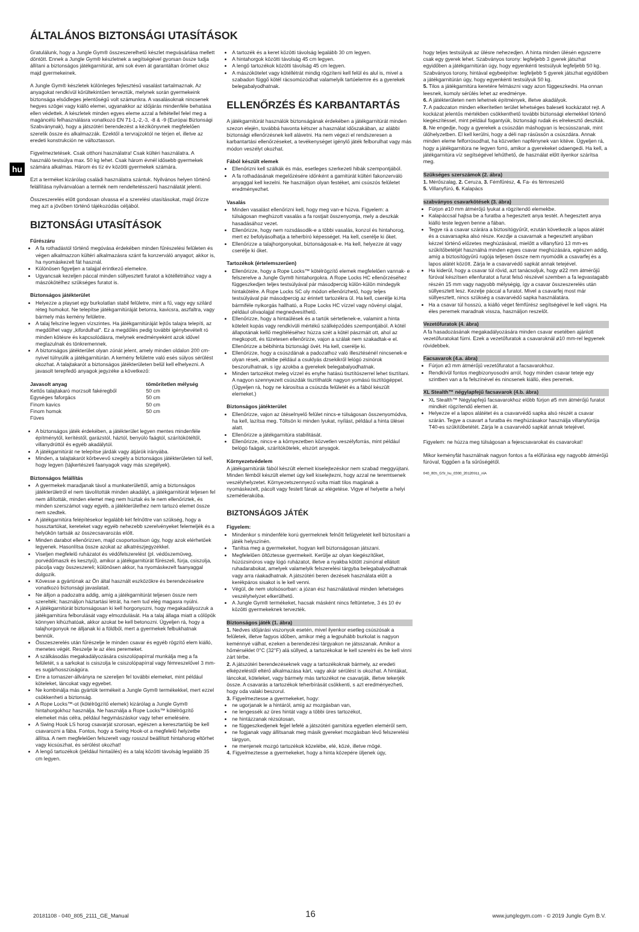hu
ÁLTALÁNOS BIZTONSÁGI UTASÍTÁSOK
Gratulálunk, hogy a Jungle Gym® összeszerelhető készlet megvásárlása mellett döntött. Ennek a Jungle Gym® készletnek a segítségével gyorsan össze tudja állítani a biztonságos játékgarnitúrát, ami sok éven át garantáltan örömet okoz majd gyermekeinek.
A Jungle Gym® készletek különleges fejlesztésű vasalást tartalmaznak. Az anyagokat rendkívül körültekintően terveztük, melynek során gyermekeink biztonsága elsődleges jelentőségű volt számunkra. A vasalásoknak nincsenek hegyes szögei vagy kiálló elemei, ugyanakkor az időjárás mindenféle behatása ellen védettek. A készletek minden egyes eleme azzal a feltétellel felel meg a magáncélú felhasználásra vonatkozó EN 71-1,-2,-3, -8 & -9 (Európai Biztonsági Szabványnak), hogy a játszótéri berendezést a kézikönyvnek megfelelően szerelik össze és alkalmazzák. Ezektől a tervrajzoktól ne térjen el, illetve az eredeti konstrukción ne változtasson.
Figyelmeztetések. Csak otthoni használatra! Csak kültéri használatra. A használó testsúlya max. 50 kg lehet. Csak három évnél idősebb gyermekek számára alkalmas. Három és tíz év közötti gyermekek számára.
Ezt a terméket kizárólag családi használatra szántuk. Nyilvános helyen történő felállítása nyilvánvalóan a termék nem rendeltetésszerű használatát jelenti.
Összeszerelés előtt gondosan olvassa el a szerelési utasításokat, majd őrizze meg azt a jövőben történő tájékozódás céljából.
BIZTONSÁGI UTASÍTÁSOK
Fűrészáru
A fa rothadástól történő megóvása érdekében minden fűrészelési felületen és végen alkalmazzon kültéri alkalmazásra szánt fa konzerváló anyagot; akkor is, ha nyomáskezelt fát használ.
Különösen figyeljen a talajjal érintkező elemekre.
Ugyancsak kezeljen páccal minden süllyesztett furatot a kötéllétrához vagy a mászókötélhez szükséges furatot is.
Biztonságos játékterület
Helyezze a playset egy burkolatlan stabil felületre, mint a fű, vagy egy szilárd réteg homokot. Ne telepítse játékgarnitúráját betonra, kavicsra, aszfaltra, vagy bármely más kemény felületre.
A talaj felszíne legyen vízszintes. Ha játékgarnitúráját lejtős talajra telepíti, az megdőlhet vagy „kifordulhat". Ez a megdőlés pedig további igénybevételt ró minden kötésre és kapcsolódásra, melynek eredményeként azok idővel meglazulnak és tönkremennek.
A biztonságos játékterület olyan zónát jelent, amely minden oldalon 200 cm-nyivel túlnyúlik a játékgarnitúrán. A kemény felületre való esés súlyos sérülést okozhat. A talajtakarót a biztonságos játékterületen belül kell elhelyezni. A javasolt terepfedő anyagok jegyzéke a következő:
| Javasolt anyag | tömörítetlen mélység |
| --- | --- |
| Kettős talajtakaró morzsolt fakéregből | 50 cm |
| Egységes faforgács | 50 cm |
| Finom kavics | 50 cm |
| Finom homok | 50 cm |
| Füves | |
A biztonságos játék érdekében, a játékterület legyen mentes mindenféle építménytől, kerítéstől, garázstól, háztól, benyúló faágtól, szárítókötéltől, villanydróttól és egyéb akadálytól.
A játékgarnitúrát ne telepítse járdák vagy átjárók irányába.
Minden, a talajtakarót körbevevő szegély a biztonságos játékterületen túl kell, hogy legyen (tájkertészeti faanyagok vagy más szegélyek).
Biztonságos felállítás
A gyermekek maradjanak távol a munkaterülettől, amíg a biztonságos játékterületről el nem távolították minden akadályt, a játékgarnitúrát teljesen fel nem állították, minden elemet meg nem húztak és le nem ellenőriztek, és minden szerszámot vagy egyéb, a játékterülethez nem tartozó elemet össze nem szedtek.
A játékgarnitúra felépítésekor legalább két felnőttre van szükség, hogy a hossztartókat, kereteket vagy egyéb nehezebb szerelvényeket felemeljék és a helyükön tartsák az összecsavarozás előtt.
Minden darabot ellenőrizzen, majd csoportosítson úgy, hogy azok elérhetőek legyenek. Hasonlítsa össze azokat az alkatrészjegyzékkel.
Viseljen megfelelő ruházatot és védőfelszerelést (pl. védőszemüveg, porvédőmaszk és kesztyű), amikor a játékgarnitúrát fűrészeli, fúrja, csiszolja, pácolja vagy összeszereli; különösen akkor, ha nyomáskezelt faanyaggal dolgozik.
Kövesse a gyártónak az Ön által használt eszközökre és berendezésekre vonatkozó biztonsági javaslatait.
Ne álljon a padozatra addig, amíg a játékgarnitúrát teljesen össze nem szerelték; használjon háztartási létrát, ha nem tud elég magasra nyúlni.
A játékgarnitúrát biztonságosan ki kell horgonyozni, hogy megakadályozzuk a játékgarnitúra felborulását vagy elmozdulását. Ha a talaj állaga miatt a cölöpök könnyen kihúzhatóak, akkor azokat be kell betonozni. Ügyeljen rá, hogy a talajhorgonyok ne álljanak ki a földből, mert a gyermekek felbukhatnak bennük.
Összeszerelés után fűrészelje le minden csavar és egyéb rögzítő elem kiálló, menetes végét. Reszelje le az éles peremeket.
A szálkásodás megakadályozására csiszolópapírral munkálja meg a fa felületét, s a sarkokat is csiszolja le csiszolópapírral vagy fémreszelővel 3 mm-es sugárhosszúságúra.
Erre a tornaszer-állványra ne szereljen fel további elemeket, mint például köteleket, láncokat vagy egyebet.
Ne kombinálja más gyártók termékeit a Jungle Gym® termékekkel, mert ezzel csökkenheti a biztonság.
A Rope Locks™-ot (kötélrögzítő elemek) kizárólag a Jungle Gym® hintahorgokhoz használja. Ne használja a Rope Locks™ kötélrögzítő elemeket más célra, például hegymászáskor vagy teher emelésére.
A Swing Hook LS horog csavarját szorosan, egészen a keresztartóig be kell csavarozni a fába. Fontos, hogy a Swing Hook-ot a megfelelő helyzetbe állítsa. A nem megfelelően felszerelt vagy rosszul beállított hintahorog eltörhet vagy kicsúszhat, és sérülést okozhat!
A lengő tartozékok (például hintaülés) és a talaj közötti távolság legalább 35 cm legyen.
A tartozék és a keret közötti távolság legalább 30 cm legyen.
A hintahorgok közötti távolság 45 cm legyen.
A lengő tartozékok közötti távolság 45 cm legyen.
A mászókötelet vagy kötéllétrát mindig rögzíteni kell felül és alul is, mivel a szabadon függő kötél rácsomózódhat valamelyik tartóelemre és a gyerekek belegabalyodhatnak.
ELLENŐRZÉS ÉS KARBANTARTÁS
A játékgarnitúrát használók biztonságának érdekében a játékgarnitúrát minden szezon elején, továbbá havonta kétszer a használat időszakában, az alábbi biztonsági ellenőrzésnek kell alávetni. Ha nem végezi el rendszeresen a karbantartási ellenőrzéseket, a tevékenységet igénylő játék felborulhat vagy más módon veszélyt okozhat.
Fából készült elemek
Ellenőrizni kell szálkák és más, esetleges szerkezeti hibák szempontjából.
A fa rothadásának megelőzésére időnként a garnitúrát kültéri fakonzerváló anyaggal kell kezelni. Ne használjon olyan festéket, ami csúszós felületet eredményezhet.
Vasalás
Minden vasalást ellenőrizni kell, hogy meg van-e húzva. Figyelem: a túlságosan meghúzott vasalás a fa rostjait összenyomja, mely a deszkák hasadásához vezet.
Ellenőrizze, hogy nem rozsdásodik-e a többi vasalás, konzol és hintahorog, mert ez befolyásolhatja a teherbíró képességet. Ha kell, cserélje ki őket.
Ellenőrizze a talajhorgonyokat, biztonságosak-e. Ha kell, helyezze át vagy cserélje ki őket.
Tartozékok (értelemszerűen)
Ellenőrizze, hogy a Rope Locks™ kötélrögzítő elemek megfelelően vannak- e felszerelve a Jungle Gym® hintahorgokra. A Rope Locks HC ellenőrzéséhez függeszkedjen teljes testsúlyával pár másodpercig külön-külön mindegyik hintakötélre. A Rope Locks SC oly módon ellenőrizhető, hogy teljes testsúlyával pár másodpercig az érintett tartozékra ül. Ha kell, cserélje ki.Ha bármiféle nyikorgás hallható, a Rope Locks HC vízzel vagy növényi olajjal, például olívaolajjal megnedvesíthető.
Ellenőrizze, hogy a hintaülések és a tartók sértetlenek-e, valamint a hinta köteleit kopás vagy rendkívüli mértékű szálképződés szempontjából. A kötél állapotának kellő megítéléséhez húzza szét a kötél pászmáit ott, ahol az megkopott, és tüzetesen ellenőrizze, vajon a szálak nem szakadtak-e el. Ellenőrizze a bébihinta biztonsági övét. Ha kell, cserélje ki.
Ellenőrizze, hogy a csúszdának a padozathoz való illesztésénél nincsenek-e olyan rések, amikbe például a csuklyás dzsekikről lelógó zsinórok beszorulhatnak, s így azokba a gyerekek belegabalyodhatnak.
Minden tartozékot meleg vízzel és enyhe hatású tisztítószerrel lehet tisztítani. A nagyon szennyezett csúszdák tisztíthatók nagyon yomású tisztítógéppel. (Ügyeljen rá, hogy ne károsítsa a csúszda felületét és a fából készült elemeket.)
Biztonságos játékterület
Ellenőrizze, vajon az ütéselnyelő felület nincs-e túlságosan összenyomódva, ha kell, lazítsa meg. Töltsön ki minden lyukat, nyílást, például a hinta ülései alatt.
Ellenőrizze a játékgarnitúra stabilitását.
Ellenőrizze, nincs-e a környezetben közvetlen veszélyforrás, mint például belógó faágak, szárítókötelek, elszórt anyagok.
Környezetvédelem
A játékgarnitúrák fából készült elemeit kiselejtezéskor nem szabad meggyújtani. Minden fémből készült elemet úgy kell kiselejtezni, hogy azzal ne teremtsenek veszélyhelyzetet. Környezetszennyező volta miatt tilos magának a nyomáskezelt, pácolt vagy festett fának az elégetése. Vigye el helyette a helyi szemétlerakóba.
BIZTONSÁGOS JÁTÉK
Figyelem:
Mindenkor s mindenféle korú gyermeknek felnőtt felügyeletét kell biztosítani a játék helyszínén.
Tanítsa meg a gyermekeket, hogyan kell biztonságosan játszani.
Megfelelően öltöztesse gyermekeit. Kerülje az olyan kiegészítőket, húzózsinóros vagy lógó ruházatot, illetve a nyakba kötött zsinórral ellátott ruhadarabokat, amelyek valamelyik felszerelési tárgyba belegabalyodhatnak vagy arra ráakadhatnak. A játszótéri beren dezések használata előtt a kerékpáros sisakot is le kell venni.
Végül, de nem utolsósorban: a józan ész használatával minden lehetséges veszélyhelyzet elkerülhető.
A Jungle Gym® termékeket, hacsak másként nincs feltüntetve, 3 és 10 év közötti gyermekeknek tervezték.
Biztonságos játék (1. ábra)
1. Nedves időjárási viszonyok esetén, mivel ilyenkor esetleg csúszósak a felületek, illetve fagyos időben, amikor még a legpuhább burkolat is nagyon keménnyé válhat, ezeken a berendezési tárgyakon ne játsszanak. Amikor a hőmérséklet 0°C (32°F) alá süllyed, a tartozékokat le kell szerelni és be kell vinni zárt térbe.
2. A játszótéri berendezéseknek vagy a tartozékoknak bármely, az eredeti elképzeléstől eltérő alkalmazása kárt, vagy akár sérülést is okozhat. A hintákat, láncokat, köteleket, vagy bármely más tartozékot ne csavarják, illetve tekerjék össze. A csavarás a tartozékok teherbírását csökkenti, s azt eredményezheti, hogy oda valaki beszorul.
3. Figyelmeztesse a gyermekeket, hogy:
ne ugorjanak le a hintáról, amíg az mozgásban van,
ne lengessék az üres hintát vagy a többi üres tartozékot,
ne hintázzanak rézsútosan,
ne függeszkedjenek fejjel lefelé a játszótéri garnitúra egyetlen eleméről sem,
ne fogjanak vagy állítsanak meg másik gyereket mozgásban lévő felszerelési tárgyon,
ne menjenek mozgó tartozékok közelébe, elé, közé, illetve mögé.
4. Figyelmeztesse a gyermekeket, hogy a hinta közepére üljenek úgy,
hogy teljes testsúlyuk az ülésre nehezedjen. A hinta minden ülésén egyszerre csak egy gyerek lehet. Szabványos torony: legfeljebb 3 gyerek játszhat egyidőben a játékgarnitúrán úgy, hogy egyenkénti testsúlyuk legfeljebb 50 kg. Szabványos torony, hintával egybeépítve: legfeljebb 5 gyerek játszhat egyidőben a játékgarnitúrán úgy, hogy egyenkénti testsúlyuk 50 kg.
5. Tilos a játékgarnitúra keretére felmászni vagy azon függeszkedni. Ha onnan leesnek, komoly sérülés lehet az eredménye.
6. A játékterületen nem lehetnek építmények, illetve akadályok.
7. A padozaton minden elkerítetlen terület lehetséges baleseti kockázatot rejt. A kockázat jelentős mértékben csökkenthető további biztonsági elemekkel történő kiegészítéssel, mint például fogantyúk, biztonsági rudak és elrekesztő deszkák.
8. Ne engedje, hogy a gyerekek a csúszdán máshogyan is lecsússzanak, mint ülőhelyzetben. El kell kerülni, hogy a déli nap rásüssön a csúszdára. Annak minden eleme felforrósodhat, ha közvetlen napfénynek van kitéve. Ügyeljen rá, hogy a játékgarnitúra ne legyen forró, amikor a gyerekeket odaengedi. Ha kell, a játékgarnitúra víz segítségével lehűthető, de használat előtt ilyenkor szárítsa meg.
Szükséges szerszámok (2. ábra)
1. Mérőszalag, 2. Ceruza, 3. Fémfűrész, 4. Fa- és fémreszelő
5. Villanyfúró, 6. Kalapács
szabványos csavarkötések (3. ábra)
Fúrjon ø10 mm átmérőjű lyukat a rögzítendő elemekbe.
Kalapáccsal hajtsa be a furatba a hegesztett anya testét. A hegesztett anya kiálló teste legyen benne a fában.
Tegye rá a csavar szárára a biztosítógyűrűt, ezután következik a lapos alátét és a csavarsapka alsó része. Kezdje a csavarnak a hegesztett anyában kézzel történő előzetes meghúzásával, mielőtt a villanyfúró 13 mm-es szűkítőbetétjét használná minden egyes csavar meghúzására, egészen addig, amíg a biztosítógyűrű rugója teljesen össze nem nyomódik a csavarfej és a lapos alátét között. Zárja le a csavarvédő sapkát annak tetejével.
Ha kiderül, hogy a csavar túl rövid, azt tanácsoljuk, hogy ø22 mm átmérőjű fúróval készítsen ellenfuratot a furat felső részével szemben a fa legvastagabb részén 15 mm vagy nagyobb mélységig, így a csavar összeszerelés után süllyesztett lesz. Kezelje páccal a furatot. Mivel a csavarfej most már süllyesztett, nincs szükség a csavarvédő sapka használatára.
Ha a csavar túl hosszú, a kiálló véget fémfűrész segítségével le kell vágni. Ha éles peremek maradnak vissza, használjon reszelőt.
Vezetőfuratok (4. ábra)
A fa hasadozásának megakadályozására minden csavar esetében ajánlott vezetőfuratokat fúrni. Ezek a vezetőfuratok a csavaroknál ø10 mm-rel legyenek rövidebbek.
Facsavarok (4.a. ábra)
Fúrjon ø3 mm átmérőjű vezetőfuratot a facsavarokhoz.
Rendkívül fontos megbizonyosodni arról, hogy minden csavar teteje egy szintben van a fa felszínével és nincsenek kiálló, éles peremek.
XL Stealth™ négylapfejű facsavarok (4.b. ábra)
XL Stealth™ Négylapfejű facsavarokhoz előbb fúrjon ø5 mm átmérőjű furatot mindkét rögzítendő elemen át.
Helyezze el a lapos alátétet és a csavarvédő sapka alsó részét a csavar szárán. Tegye a csavart a furatba és meghúzásakor használja villanyfúrója T40-es szűkítőbetétét. Zárja le a csavarvédő sapkát annak tetejével.
Figyelem: ne húzza meg túlságosan a fejescsavarokat és csavarokat!
Mikor keményfát használnak nagyon fontos a fa előfúrása egy nagyobb átmérőjű fúróval, függően a fa sűrűségétől.
040_805_GSI_hu_0300_20120911_nlA
20181108 - 040_805_2111_GE_Manual 16 www.junglegym.com - © 2019 Jungle Gym B.V.